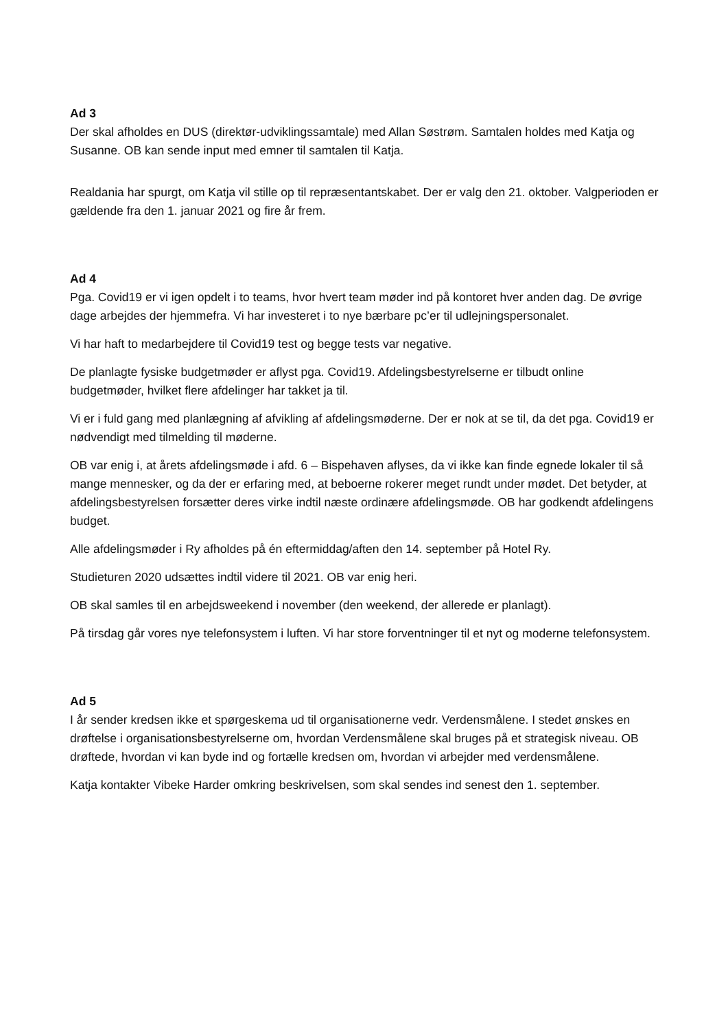Ad 3
Der skal afholdes en DUS (direktør-udviklingssamtale) med Allan Søstrøm. Samtalen holdes med Katja og Susanne. OB kan sende input med emner til samtalen til Katja.
Realdania har spurgt, om Katja vil stille op til repræsentantskabet. Der er valg den 21. oktober. Valgperioden er gældende fra den 1. januar 2021 og fire år frem.
Ad 4
Pga. Covid19 er vi igen opdelt i to teams, hvor hvert team møder ind på kontoret hver anden dag. De øvrige dage arbejdes der hjemmefra. Vi har investeret i to nye bærbare pc’er til udlejningspersonalet.
Vi har haft to medarbejdere til Covid19 test og begge tests var negative.
De planlagte fysiske budgetmøder er aflyst pga. Covid19. Afdelingsbestyrelserne er tilbudt online budgetmøder, hvilket flere afdelinger har takket ja til.
Vi er i fuld gang med planlægning af afvikling af afdelingsmøderne. Der er nok at se til, da det pga. Covid19 er nødvendigt med tilmelding til møderne.
OB var enig i, at årets afdelingsmøde i afd. 6 – Bispehaven aflyses, da vi ikke kan finde egnede lokaler til så mange mennesker, og da der er erfaring med, at beboerne rokerer meget rundt under mødet. Det betyder, at afdelingsbestyrelsen forsætter deres virke indtil næste ordinære afdelingsmøde. OB har godkendt afdelingens budget.
Alle afdelingsmøder i Ry afholdes på én eftermiddag/aften den 14. september på Hotel Ry.
Studieturen 2020 udsættes indtil videre til 2021. OB var enig heri.
OB skal samles til en arbejdsweekend i november (den weekend, der allerede er planlagt).
På tirsdag går vores nye telefonsystem i luften. Vi har store forventninger til et nyt og moderne telefonsystem.
Ad 5
I år sender kredsen ikke et spørgeskema ud til organisationerne vedr. Verdensmålene. I stedet ønskes en drøftelse i organisationsbestyrelserne om, hvordan Verdensmålene skal bruges på et strategisk niveau. OB drøftede, hvordan vi kan byde ind og fortælle kredsen om, hvordan vi arbejder med verdensmålene.
Katja kontakter Vibeke Harder omkring beskrivelsen, som skal sendes ind senest den 1. september.